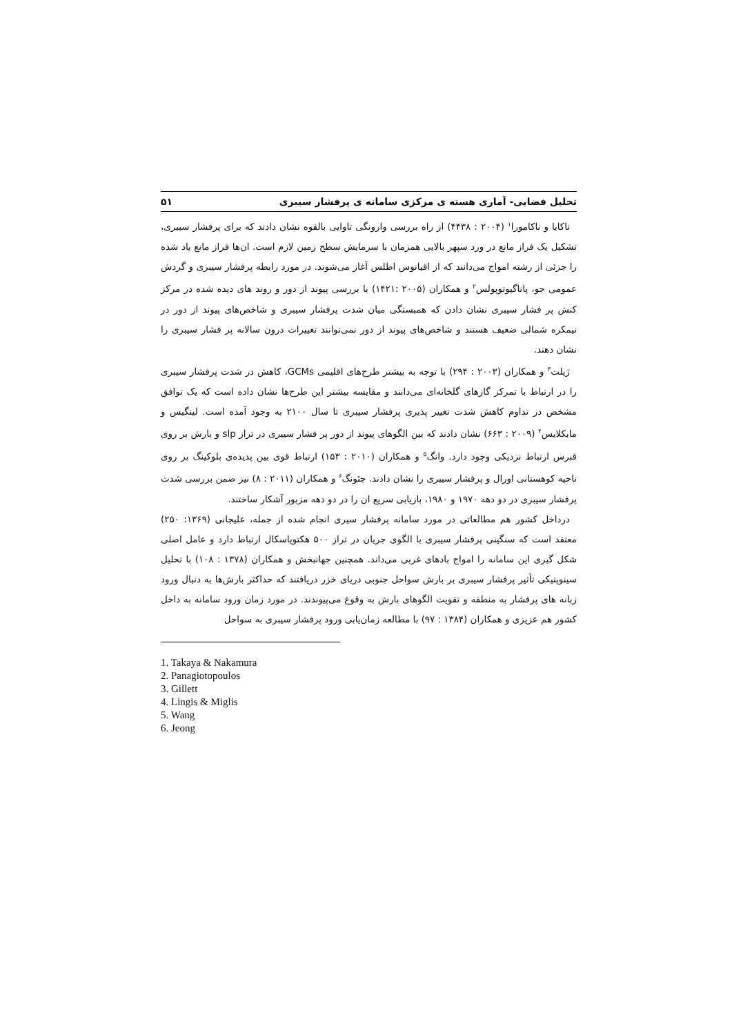تحلیل فضایی- آماری هسته ی مرکزی سامانه ی پرفشار سیبری ۵۱
تاکایا و ناکامورا<sup>۱</sup> (۲۰۰۴ : ۴۴۳۸) از راه بررسی وارونگی تاوایی بالقوه نشان دادند که برای پرفشار سیبری، تشکیل یک فراز مانع در ورد سپهر بالایی همزمان با سرمایش سطح زمین لازم است. ان‌ها فراز مانع یاد شده را جزئی از رشته امواج می‌دانند که از اقیانوس اطلس آغاز می‌شوند. در مورد رابطه پرفشار سیبری و گردش عمومی جو، پاناگیوتوپولس<sup>۲</sup> و همکاران (۲۰۰۵ :۱۴۲۱) با بررسی پیوند از دور و روند های دیده شده در مرکز کنش پر فشار سیبری نشان دادن که همبستگی میان شدت پرفشار سیبری و شاخص‌های پیوند از دور در نیمکره شمالی ضعیف هستند و شاخص‌های پیوند از دور نمی‌توانند تغییرات درون سالانه پر فشار سیبری را نشان دهند.
ژیلت<sup>۳</sup> و همکاران (۲۰۰۳ : ۲۹۴) با توجه به بیشتر طرح‌های اقلیمی GCMs، کاهش در شدت پرفشار سیبری را در ارتباط با تمرکز گازهای گلخانه‌ای می‌دانند و مقایسه بیشتر این طرح‌ها نشان داده است که یک توافق مشخص در تداوم کاهش شدت تغییر پذیری پرفشار سیبری تا سال ۲۱۰۰ به وجود آمده است. لینگیس و مایکلایس<sup>۴</sup> (۲۰۰۹ : ۶۶۳) نشان دادند که بین الگوهای پیوند از دور پر فشار سیبری در تراز slp و بارش بر روی قبرس ارتباط نزدیکی وجود دارد. وانگ<sup>۵</sup> و همکاران (۲۰۱۰ : ۱۵۳) ارتباط قوی بین پدیده‌ی بلوکینگ بر روی ناحیه کوهستانی اورال و پرفشار سیبری را نشان دادند. جئونگ<sup>۶</sup> و همکاران (۲۰۱۱ : ۸) نیز ضمن بررسی شدت پرفشار سیبری در دو دهه ۱۹۷۰ و ۱۹۸۰، بازیابی سریع ان را در دو دهه مزبور آشکار ساختند.
درداخل کشور هم مطالعاتی در مورد سامانه پرفشار سیری انجام شده از جمله، علیجانی (۱۳۶۹: ۲۵۰) معتقد است که سنگینی پرفشار سیبری با الگوی جریان در تراز ۵۰۰ هکتوپاسکال ارتباط دارد و عامل اصلی شکل گیری این سامانه را امواج بادهای غربی می‌داند. همچنین جهانبخش و همکاران (۱۳۷۸ : ۱۰۸) با تحلیل سینوپتیکی تأثیر پرفشار سیبری بر بارش سواحل جنوبی دریای خزر دریافتند که حداکثر بارش‌ها به دنبال ورود زبانه های پرفشار به منطقه و تقویت الگوهای بارش به وقوع می‌پیوندند. در مورد زمان ورود سامانه به داخل کشور هم عزیزی و همکاران (۱۳۸۴ : ۹۷) با مطالعه زمان‌یابی ورود پرفشار سیبری به سواحل
1. Takaya & Nakamura
2. Panagiotopoulos
3. Gillett
4. Lingis & Miglis
5. Wang
6. Jeong